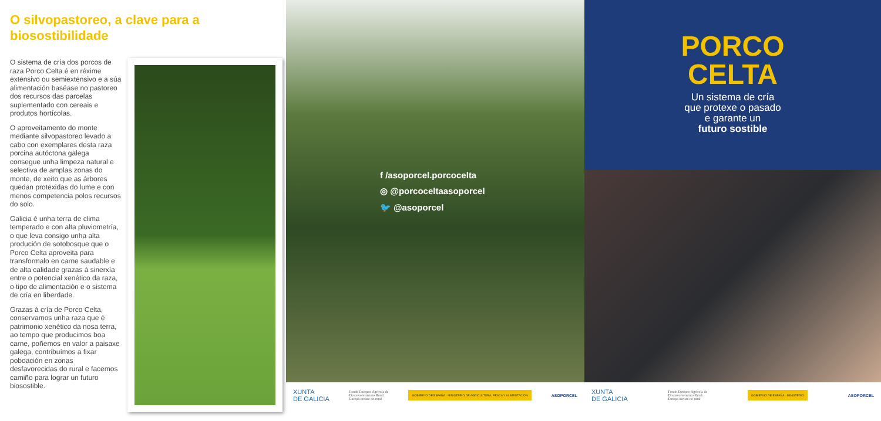O silvopastoreo, a clave para a biosostibilidade
O sistema de cría dos porcos de raza Porco Celta é en réxime extensivo ou semiextensivo e a súa alimentación baséase no pastoreo dos recursos das parcelas suplementado con cereais e produtos hortícolas.
O aproveitamento do monte mediante silvopastoreo levado a cabo con exemplares desta raza porcina autóctona galega consegue unha limpeza natural e selectiva de amplas zonas do monte, de xeito que as árbores quedan protexidas do lume e con menos competencia polos recursos do solo.
Galicia é unha terra de clima temperado e con alta pluviometría, o que leva consigo unha alta produción de sotobosque que o Porco Celta aproveita para transformalo en carne saudable e de alta calidade grazas á sinerxía entre o potencial xenético da raza, o tipo de alimentación e o sistema de cría en liberdade.
Grazas á cría de Porco Celta, conservamos unha raza que é patrimonio xenético da nosa terra, ao tempo que producimos boa carne, poñemos en valor a paisaxe galega, contribuímos a fixar poboación en zonas desfavorecidas do rural e facemos camiño para lograr un futuro biosostible.
f /asoporcel.porcocelta
◎ @porcoceltaasoporcel
🐦 @asoporcel
XUNTA
DE GALICIA Fondo Europeo Agrícola de
Desenvolvemento Rural:
Europa inviste no rural GOBIERNO DE ESPAÑA · MINISTERIO DE AGRICULTURA, PESCA Y ALIMENTACIÓN ASOPORCEL
PORCO
CELTA
Un sistema de cría
que protexe o pasado
e garante un
futuro sostible
XUNTA
DE GALICIA Fondo Europeo Agrícola de
Desenvolvemento Rural:
Europa inviste no rural GOBIERNO DE ESPAÑA · MINISTERIO ASOPORCEL